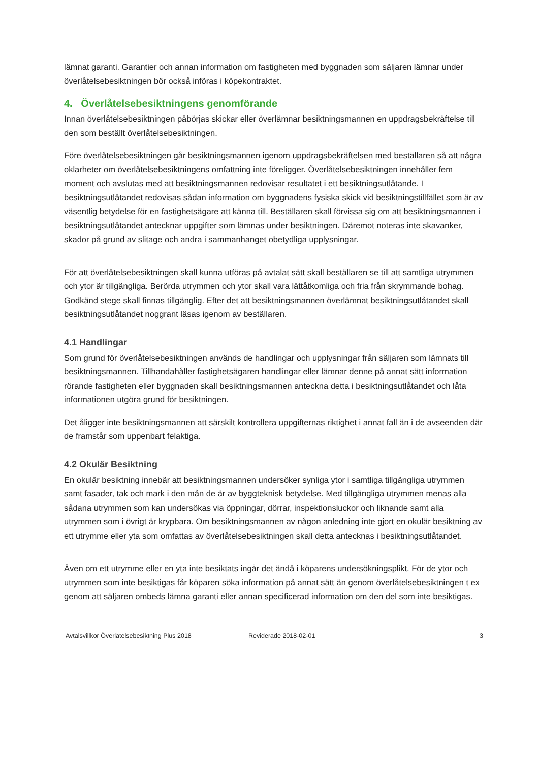lämnat garanti. Garantier och annan information om fastigheten med byggnaden som säljaren lämnar under överlåtelsebesiktningen bör också införas i köpekontraktet.
4. Överlåtelsebesiktningens genomförande
Innan överlåtelsebesiktningen påbörjas skickar eller överlämnar besiktningsmannen en uppdragsbekräftelse till den som beställt överlåtelsebesiktningen.
Före överlåtelsebesiktningen går besiktningsmannen igenom uppdragsbekräftelsen med beställaren så att några oklarheter om överlåtelsebesiktningens omfattning inte föreligger. Överlåtelsebesiktningen innehåller fem moment och avslutas med att besiktningsmannen redovisar resultatet i ett besiktningsutlåtande. I besiktningsutlåtandet redovisas sådan information om byggnadens fysiska skick vid besiktningstillfället som är av väsentlig betydelse för en fastighetsägare att känna till. Beställaren skall förvissa sig om att besiktningsmannen i besiktningsutlåtandet antecknar uppgifter som lämnas under besiktningen. Däremot noteras inte skavanker, skador på grund av slitage och andra i sammanhanget obetydliga upplysningar.
För att överlåtelsebesiktningen skall kunna utföras på avtalat sätt skall beställaren se till att samtliga utrymmen och ytor är tillgängliga. Berörda utrymmen och ytor skall vara lättåtkomliga och fria från skrymmande bohag. Godkänd stege skall finnas tillgänglig. Efter det att besiktningsmannen överlämnat besiktningsutlåtandet skall besiktningsutlåtandet noggrant läsas igenom av beställaren.
4.1 Handlingar
Som grund för överlåtelsebesiktningen används de handlingar och upplysningar från säljaren som lämnats till besiktningsmannen. Tillhandahåller fastighetsägaren handlingar eller lämnar denne på annat sätt information rörande fastigheten eller byggnaden skall besiktningsmannen anteckna detta i besiktningsutlåtandet och låta informationen utgöra grund för besiktningen.
Det åligger inte besiktningsmannen att särskilt kontrollera uppgifternas riktighet i annat fall än i de avseenden där de framstår som uppenbart felaktiga.
4.2 Okulär Besiktning
En okulär besiktning innebär att besiktningsmannen undersöker synliga ytor i samtliga tillgängliga utrymmen samt fasader, tak och mark i den mån de är av byggteknisk betydelse. Med tillgängliga utrymmen menas alla sådana utrymmen som kan undersökas via öppningar, dörrar, inspektionsluckor och liknande samt alla utrymmen som i övrigt är krypbara. Om besiktningsmannen av någon anledning inte gjort en okulär besiktning av ett utrymme eller yta som omfattas av överlåtelsebesiktningen skall detta antecknas i besiktningsutlåtandet.
Även om ett utrymme eller en yta inte besiktats ingår det ändå i köparens undersökningsplikt. För de ytor och utrymmen som inte besiktigas får köparen söka information på annat sätt än genom överlåtelsebesiktningen t ex genom att säljaren ombeds lämna garanti eller annan specificerad information om den del som inte besiktigas.
Avtalsvillkor Överlåtelsebesiktning Plus 2018 Reviderade 2018-02-01 3